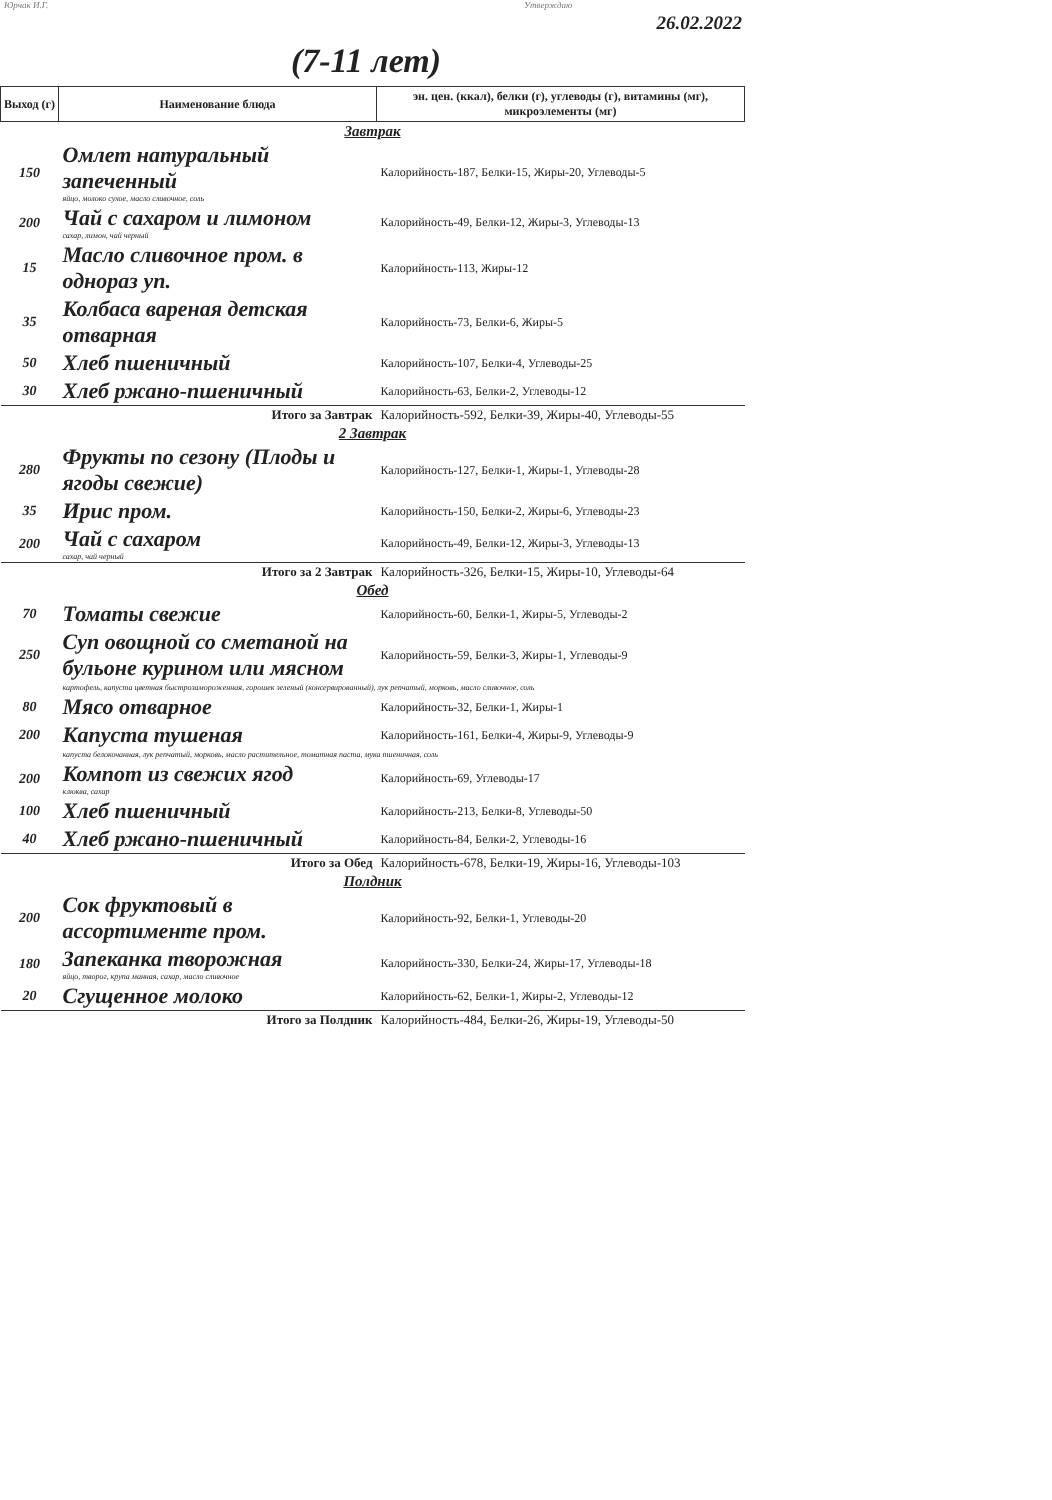Юрчак И.Г. Утверждаю
26.02.2022
(7-11 лет)
| Выход (г) | Наименование блюда | эн. цен. (ккал), белки (г), углеводы (г), витамины (мг), микроэлементы (мг) |
| --- | --- | --- |
| Завтрак | | |
| 150 | Омлет натуральный запеченный яйцо, молоко сухое, масло сливочное, соль | Калорийность-187, Белки-15, Жиры-20, Углеводы-5 |
| 200 | Чай с сахаром и лимоном сахар, лимон, чай черный | Калорийность-49, Белки-12, Жиры-3, Углеводы-13 |
| 15 | Масло сливочное пром. в однораз уп. | Калорийность-113, Жиры-12 |
| 35 | Колбаса вареная детская отварная | Калорийность-73, Белки-6, Жиры-5 |
| 50 | Хлеб пшеничный | Калорийность-107, Белки-4, Углеводы-25 |
| 30 | Хлеб ржано-пшеничный | Калорийность-63, Белки-2, Углеводы-12 |
| Итого за Завтрак | | Калорийность-592, Белки-39, Жиры-40, Углеводы-55 |
| 2 Завтрак | | |
| 280 | Фрукты по сезону (Плоды и ягоды свежие) | Калорийность-127, Белки-1, Жиры-1, Углеводы-28 |
| 35 | Ирис пром. | Калорийность-150, Белки-2, Жиры-6, Углеводы-23 |
| 200 | Чай с сахаром сахар, чай черный | Калорийность-49, Белки-12, Жиры-3, Углеводы-13 |
| Итого за 2 Завтрак | | Калорийность-326, Белки-15, Жиры-10, Углеводы-64 |
| Обед | | |
| 70 | Томаты свежие | Калорийность-60, Белки-1, Жиры-5, Углеводы-2 |
| 250 | Суп овощной со сметаной на бульоне курином или мясном | Калорийность-59, Белки-3, Жиры-1, Углеводы-9 |
| | картофель, капуста цветная быстрозамороженная, горошек зеленый (консервированный), лук репчатый, морковь, масло сливочное, соль | |
| 80 | Мясо отварное | Калорийность-32, Белки-1, Жиры-1 |
| 200 | Капуста тушеная | Калорийность-161, Белки-4, Жиры-9, Углеводы-9 |
| | капуста белокочанная, лук репчатый, морковь, масло растительное, томатная паста, мука пшеничная, соль | |
| 200 | Компот из свежих ягод клюква, сахар | Калорийность-69, Углеводы-17 |
| 100 | Хлеб пшеничный | Калорийность-213, Белки-8, Углеводы-50 |
| 40 | Хлеб ржано-пшеничный | Калорийность-84, Белки-2, Углеводы-16 |
| Итого за Обед | | Калорийность-678, Белки-19, Жиры-16, Углеводы-103 |
| Полдник | | |
| 200 | Сок фруктовый в ассортименте пром. | Калорийность-92, Белки-1, Углеводы-20 |
| 180 | Запеканка творожная яйцо, творог, крупа манная, сахар, масло сливочное | Калорийность-330, Белки-24, Жиры-17, Углеводы-18 |
| 20 | Сгущенное молоко | Калорийность-62, Белки-1, Жиры-2, Углеводы-12 |
| Итого за Полдник | | Калорийность-484, Белки-26, Жиры-19, Углеводы-50 |